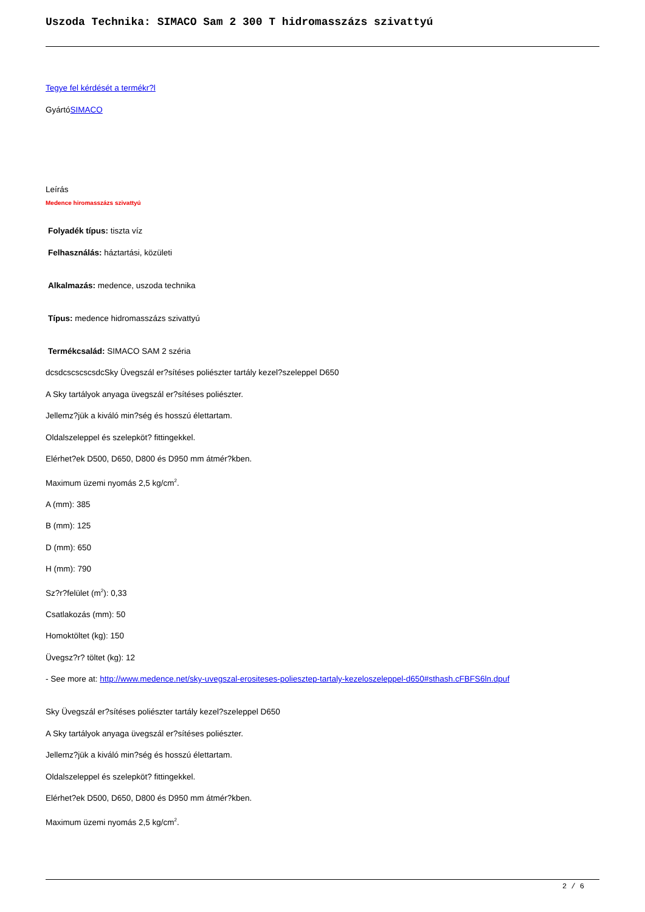Uszoda Technika: SIMACO Sam 2 300 T hidromasszázs szivattyú
Tegye fel kérdését a termékr?l
GyártóSIMACO
Leírás
Medence hiromasszázs szivattyú
Folyadék típus: tiszta víz
Felhasználás: háztartási, közületi
Alkalmazás: medence, uszoda technika
Típus: medence hidromasszázs szivattyú
Termékcsalád: SIMACO SAM 2 széria
dcsdcscscscsdcSky Üvegszál er?sítéses poliészter tartály kezel?szeleppel D650
A Sky tartályok anyaga üvegszál er?sítéses poliészter.
Jellemz?jük a kiváló min?ség és hosszú élettartam.
Oldalszeleppel és szelepköt? fittingekkel.
Elérhet?ek D500, D650, D800 és D950 mm átmér?kben.
Maximum üzemi nyomás 2,5 kg/cm<sup>2</sup>.
A (mm): 385
B (mm): 125
D (mm): 650
H (mm): 790
Sz?r?felület (m<sup>2</sup>): 0,33
Csatlakozás (mm): 50
Homoktöltet (kg): 150
Üvegsz?r? töltet (kg): 12
- See more at: http://www.medence.net/sky-uvegszal-erositeses-poliesztер-tartaly-kezeloszeleppel-d650#sthash.cFBFS6ln.dpuf
Sky Üvegszál er?sítéses poliészter tartály kezel?szeleppel D650
A Sky tartályok anyaga üvegszál er?sítéses poliészter.
Jellemz?jük a kiváló min?ség és hosszú élettartam.
Oldalszeleppel és szelepköt? fittingekkel.
Elérhet?ek D500, D650, D800 és D950 mm átmér?kben.
Maximum üzemi nyomás 2,5 kg/cm<sup>2</sup>.
2 / 6